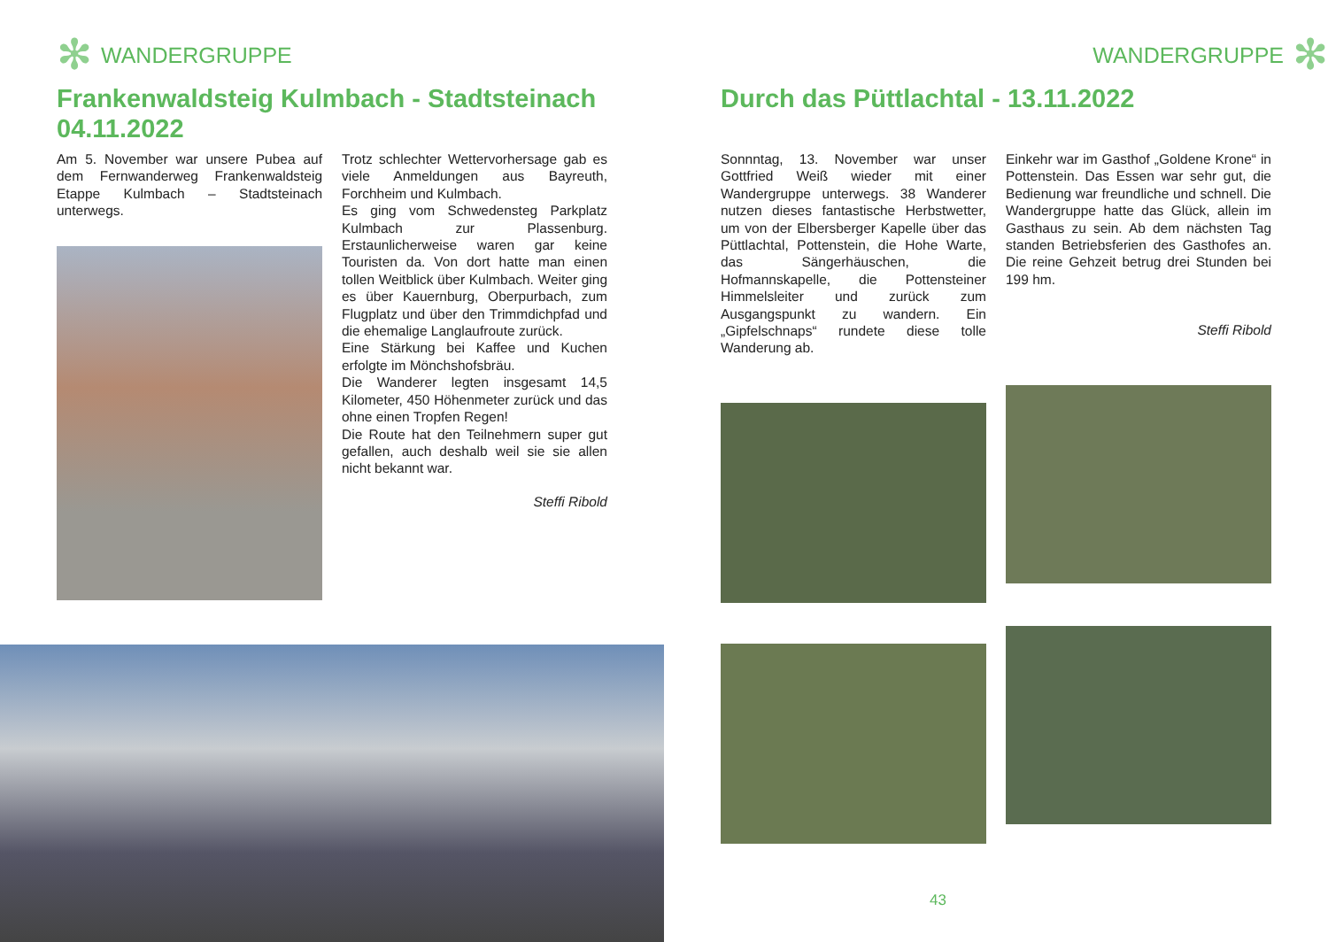✻ WANDERGRUPPE
Frankenwaldsteig Kulmbach - Stadtsteinach 04.11.2022
Am 5. November war unsere Pubea auf dem Fernwanderweg Frankenwaldsteig Etappe Kulmbach – Stadtsteinach unterwegs.
Trotz schlechter Wettervorhersage gab es viele Anmeldungen aus Bayreuth, Forchheim und Kulmbach.
Es ging vom Schwedensteg Parkplatz Kulmbach zur Plassenburg. Erstaunlicherweise waren gar keine Touristen da. Von dort hatte man einen tollen Weitblick über Kulmbach. Weiter ging es über Kauernburg, Oberpurbach, zum Flugplatz und über den Trimmdichpfad und die ehemalige Langlaufroute zurück.
Eine Stärkung bei Kaffee und Kuchen erfolgte im Mönchshofsbräu.
Die Wanderer legten insgesamt 14,5 Kilometer, 450 Höhenmeter zurück und das ohne einen Tropfen Regen!
Die Route hat den Teilnehmern super gut gefallen, auch deshalb weil sie sie allen nicht bekannt war.
Steffi Ribold
WANDERGRUPPE ✻
Durch das Püttlachtal - 13.11.2022
Sonnntag, 13. November war unser Gottfried Weiß wieder mit einer Wandergruppe unterwegs. 38 Wanderer nutzen dieses fantastische Herbstwetter, um von der Elbersberger Kapelle über das Püttlachtal, Pottenstein, die Hohe Warte, das Sängerhäuschen, die Hofmannskapelle, die Pottensteiner Himmelsleiter und zurück zum Ausgangspunkt zu wandern. Ein „Gipfelschnaps“ rundete diese tolle Wanderung ab.
Einkehr war im Gasthof „Goldene Krone“ in Pottenstein. Das Essen war sehr gut, die Bedienung war freundliche und schnell. Die Wandergruppe hatte das Glück, allein im Gasthaus zu sein. Ab dem nächsten Tag standen Betriebsferien des Gasthofes an. Die reine Gehzeit betrug drei Stunden bei 199 hm.
Steffi Ribold
43